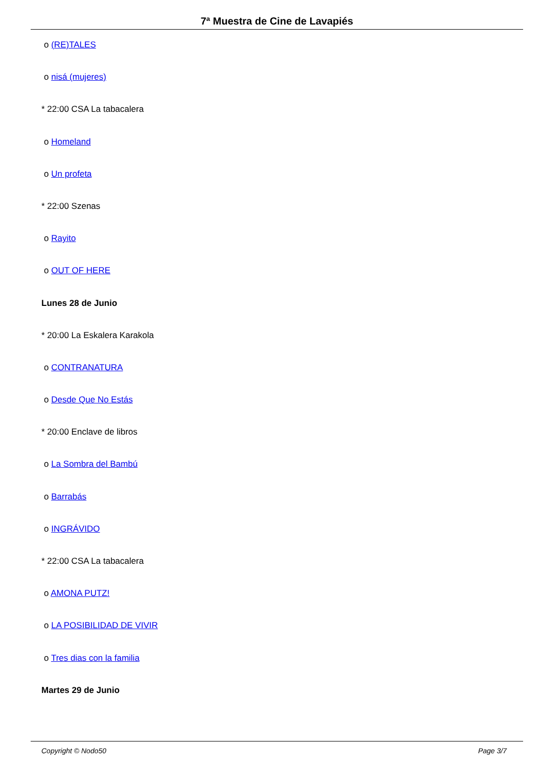7ª Muestra de Cine de Lavapiés
o (RE)TALES
o nisá (mujeres)
* 22:00 CSA La tabacalera
o Homeland
o Un profeta
* 22:00 Szenas
o Rayito
o OUT OF HERE
Lunes 28 de Junio
* 20:00 La Eskalera Karakola
o CONTRANATURA
o Desde Que No Estás
* 20:00 Enclave de libros
o La Sombra del Bambú
o Barrabás
o INGRÁVIDO
* 22:00 CSA La tabacalera
o AMONA PUTZ!
o LA POSIBILIDAD DE VIVIR
o Tres dias con la familia
Martes 29 de Junio
Copyright © Nodo50 Page 3/7